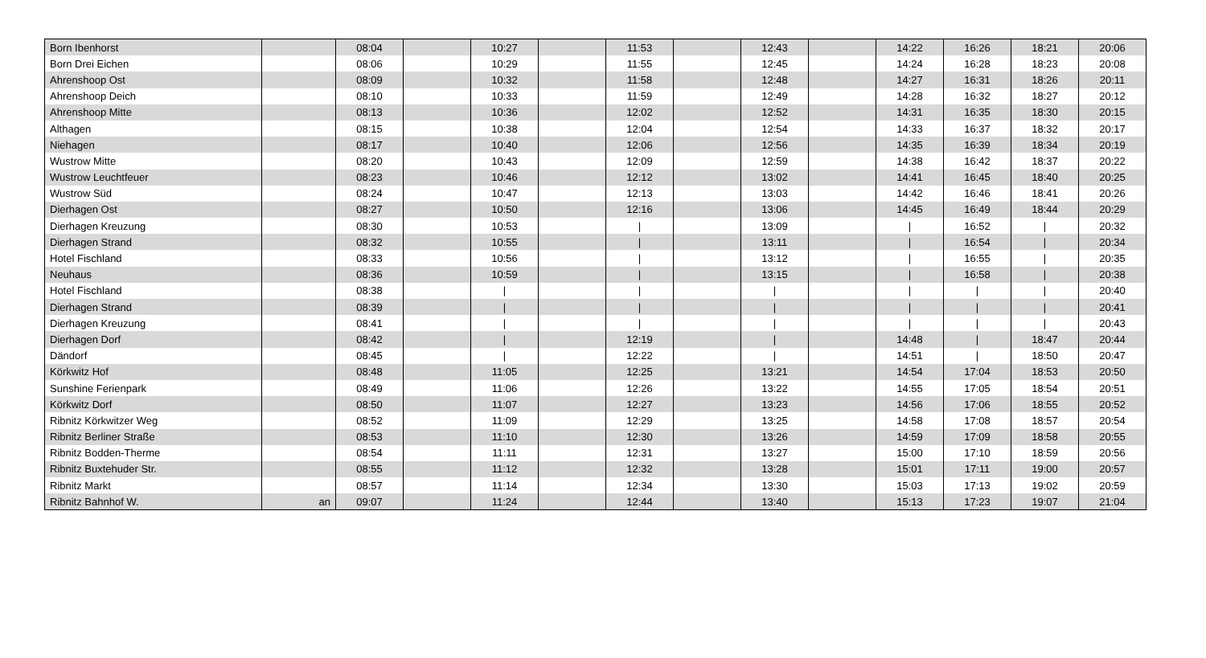| Born Ibenhorst | | 08:04 | | 10:27 | | 11:53 | | 12:43 | | 14:22 | 16:26 | 18:21 | 20:06 |
| Born Drei Eichen | | 08:06 | | 10:29 | | 11:55 | | 12:45 | | 14:24 | 16:28 | 18:23 | 20:08 |
| Ahrenshoop Ost | | 08:09 | | 10:32 | | 11:58 | | 12:48 | | 14:27 | 16:31 | 18:26 | 20:11 |
| Ahrenshoop Deich | | 08:10 | | 10:33 | | 11:59 | | 12:49 | | 14:28 | 16:32 | 18:27 | 20:12 |
| Ahrenshoop Mitte | | 08:13 | | 10:36 | | 12:02 | | 12:52 | | 14:31 | 16:35 | 18:30 | 20:15 |
| Althagen | | 08:15 | | 10:38 | | 12:04 | | 12:54 | | 14:33 | 16:37 | 18:32 | 20:17 |
| Niehagen | | 08:17 | | 10:40 | | 12:06 | | 12:56 | | 14:35 | 16:39 | 18:34 | 20:19 |
| Wustrow Mitte | | 08:20 | | 10:43 | | 12:09 | | 12:59 | | 14:38 | 16:42 | 18:37 | 20:22 |
| Wustrow Leuchtfeuer | | 08:23 | | 10:46 | | 12:12 | | 13:02 | | 14:41 | 16:45 | 18:40 | 20:25 |
| Wustrow Süd | | 08:24 | | 10:47 | | 12:13 | | 13:03 | | 14:42 | 16:46 | 18:41 | 20:26 |
| Dierhagen Ost | | 08:27 | | 10:50 | | 12:16 | | 13:06 | | 14:45 | 16:49 | 18:44 | 20:29 |
| Dierhagen Kreuzung | | 08:30 | | 10:53 | | / | | 13:09 | | / | 16:52 | / | 20:32 |
| Dierhagen Strand | | 08:32 | | 10:55 | | / | | 13:11 | | / | 16:54 | / | 20:34 |
| Hotel Fischland | | 08:33 | | 10:56 | | / | | 13:12 | | / | 16:55 | / | 20:35 |
| Neuhaus | | 08:36 | | 10:59 | | / | | 13:15 | | / | 16:58 | / | 20:38 |
| Hotel Fischland | | 08:38 | | / | | / | | / | | / | / | / | 20:40 |
| Dierhagen Strand | | 08:39 | | / | | / | | / | | / | / | / | 20:41 |
| Dierhagen Kreuzung | | 08:41 | | / | | / | | / | | / | / | / | 20:43 |
| Dierhagen Dorf | | 08:42 | | / | | 12:19 | | / | | 14:48 | / | 18:47 | 20:44 |
| Dändorf | | 08:45 | | / | | 12:22 | | / | | 14:51 | / | 18:50 | 20:47 |
| Körkwitz Hof | | 08:48 | | 11:05 | | 12:25 | | 13:21 | | 14:54 | 17:04 | 18:53 | 20:50 |
| Sunshine Ferienpark | | 08:49 | | 11:06 | | 12:26 | | 13:22 | | 14:55 | 17:05 | 18:54 | 20:51 |
| Körkwitz Dorf | | 08:50 | | 11:07 | | 12:27 | | 13:23 | | 14:56 | 17:06 | 18:55 | 20:52 |
| Ribnitz Körkwitzer Weg | | 08:52 | | 11:09 | | 12:29 | | 13:25 | | 14:58 | 17:08 | 18:57 | 20:54 |
| Ribnitz Berliner Straße | | 08:53 | | 11:10 | | 12:30 | | 13:26 | | 14:59 | 17:09 | 18:58 | 20:55 |
| Ribnitz Bodden-Therme | | 08:54 | | 11:11 | | 12:31 | | 13:27 | | 15:00 | 17:10 | 18:59 | 20:56 |
| Ribnitz Buxtehuder Str. | | 08:55 | | 11:12 | | 12:32 | | 13:28 | | 15:01 | 17:11 | 19:00 | 20:57 |
| Ribnitz Markt | | 08:57 | | 11:14 | | 12:34 | | 13:30 | | 15:03 | 17:13 | 19:02 | 20:59 |
| Ribnitz Bahnhof W. | an | 09:07 | | 11:24 | | 12:44 | | 13:40 | | 15:13 | 17:23 | 19:07 | 21:04 |